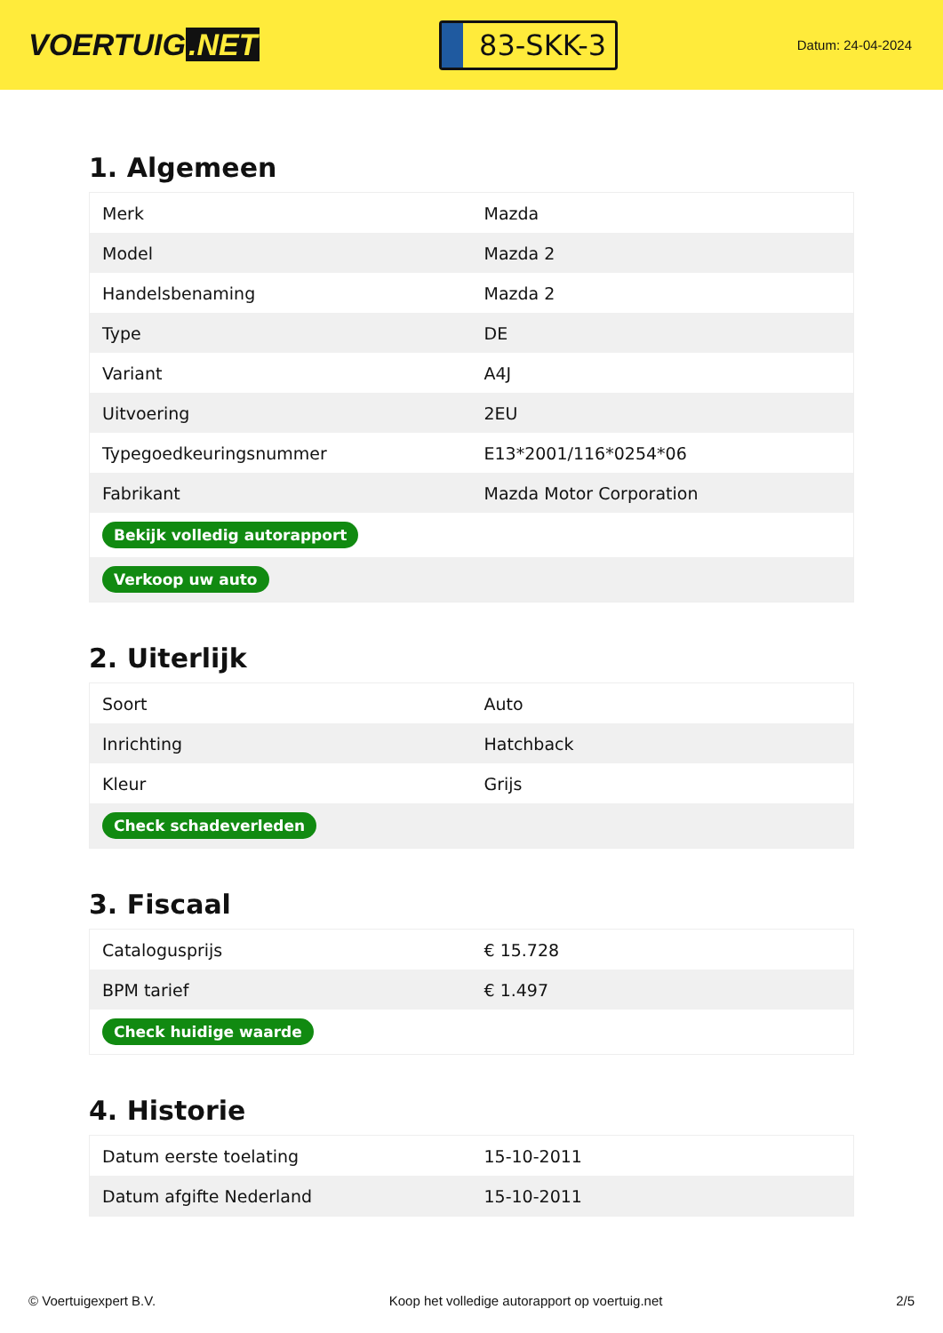VOERTUIG.NET
83-SKK-3
Datum: 24-04-2024
1. Algemeen
| Merk | Mazda |
| Model | Mazda 2 |
| Handelsbenaming | Mazda 2 |
| Type | DE |
| Variant | A4J |
| Uitvoering | 2EU |
| Typegoedkeuringsnummer | E13*2001/116*0254*06 |
| Fabrikant | Mazda Motor Corporation |
| Bekijk volledig autorapport | |
| Verkoop uw auto | |
2. Uiterlijk
| Soort | Auto |
| Inrichting | Hatchback |
| Kleur | Grijs |
| Check schadeverleden | |
3. Fiscaal
| Catalogusprijs | € 15.728 |
| BPM tarief | € 1.497 |
| Check huidige waarde | |
4. Historie
| Datum eerste toelating | 15-10-2011 |
| Datum afgifte Nederland | 15-10-2011 |
© Voertuigexpert B.V. Koop het volledige autorapport op voertuig.net 2/5